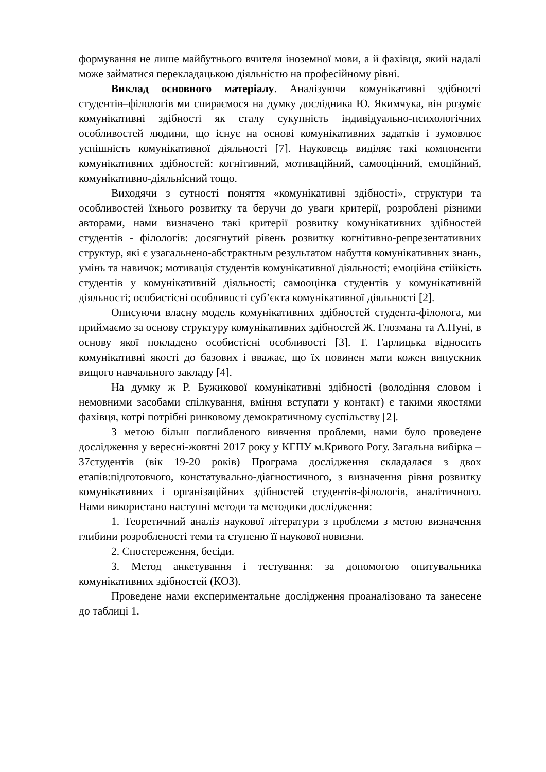формування не лише майбутнього вчителя іноземної мови, а й фахівця, який надалі може займатися перекладацькою діяльністю на професійному рівні.
Виклад основного матеріалу. Аналізуючи комунікативні здібності студентів–філологів ми спираємося на думку дослідника Ю. Якимчука, він розуміє комунікативні здібності як сталу сукупність індивідуально-психологічних особливостей людини, що існує на основі комунікативних задатків і зумовлює успішність комунікативної діяльності [7]. Науковець виділяє такі компоненти комунікативних здібностей: когнітивний, мотиваційний, самооцінний, емоційний, комунікативно-діяльнісний тощо.
Виходячи з сутності поняття «комунікативні здібності», структури та особливостей їхнього розвитку та беручи до уваги критерії, розроблені різними авторами, нами визначено такі критерії розвитку комунікативних здібностей студентів - філологів: досягнутий рівень розвитку когнітивно-репрезентативних структур, які є узагальнено-абстрактным результатом набуття комунікативних знань, умінь та навичок; мотивація студентів комунікативної діяльності; емоційна стійкість студентів у комунікативній діяльності; самооцінка студентів у комунікативній діяльності; особистісні особливості суб’єкта комунікативної діяльності [2].
Описуючи власну модель комунікативних здібностей студента-філолога, ми приймаємо за основу структуру комунікативних здібностей Ж. Глозмана та А.Пуні, в основу якої покладено особистісні особливості [3]. Т. Гарлицька відносить комунікативні якості до базових і вважає, що їх повинен мати кожен випускник вищого навчального закладу [4].
На думку ж Р. Бужикової комунікативні здібності (володіння словом і немовними засобами спілкування, вміння вступати у контакт) є такими якостями фахівця, котрі потрібні ринковому демократичному суспільству [2].
З метою більш поглибленого вивчення проблеми, нами було проведене дослідження у вересні-жовтні 2017 року у КГПУ м.Кривого Рогу. Загальна вибірка – 37студентів (вік 19-20 років) Програма дослідження складалася з двох етапів:підготовчого, констатувально-діагностичного, з визначення рівня розвитку комунікативних і організаційних здібностей студентів-філологів, аналітичного. Нами використано наступні методи та методики дослідження:
1. Теоретичний аналіз наукової літератури з проблеми з метою визначення глибини розробленості теми та ступеню її наукової новизни.
2. Спостереження, бесіди.
3. Метод анкетування і тестування: за допомогою опитувальника комунікативних здібностей (КОЗ).
Проведене нами експериментальне дослідження проаналізовано та занесене до таблиці 1.